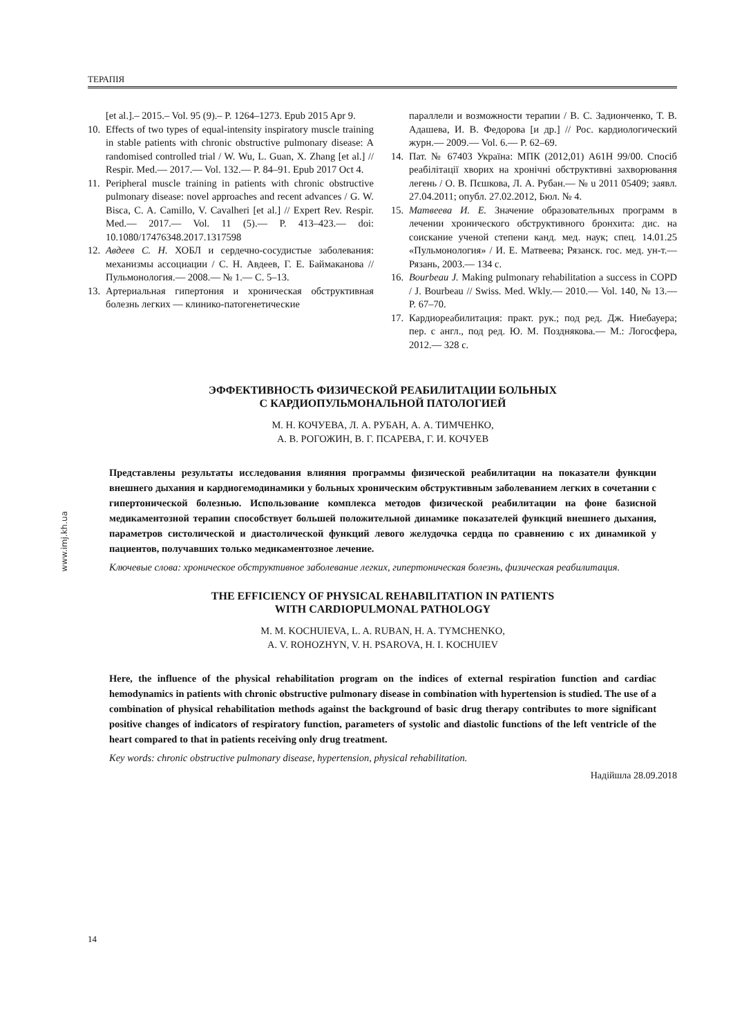ТЕРАПІЯ
[et al.].– 2015.– Vol. 95 (9).– P. 1264–1273. Epub 2015 Apr 9.
10. Effects of two types of equal-intensity inspiratory muscle training in stable patients with chronic obstructive pulmonary disease: A randomised controlled trial / W. Wu, L. Guan, X. Zhang [et al.] // Respir. Med.— 2017.— Vol. 132.— P. 84–91. Epub 2017 Oct 4.
11. Peripheral muscle training in patients with chronic obstructive pulmonary disease: novel approaches and recent advances / G. W. Bisca, C. A. Camillo, V. Cavalheri [et al.] // Expert Rev. Respir. Med.— 2017.— Vol. 11 (5).— P. 413–423.— doi: 10.1080/17476348.2017.1317598
12. Авдеев С. Н. ХОБЛ и сердечно-сосудистые заболевания: механизмы ассоциации / С. Н. Авдеев, Г. Е. Баймаканова // Пульмонология.— 2008.— № 1.— С. 5–13.
13. Артериальная гипертония и хроническая обструктивная болезнь легких — клинико-патогенетические
параллели и возможности терапии / В. С. Задионченко, Т. В. Адашева, И. В. Федорова [и др.] // Рос. кардиологический журн.— 2009.— Vol. 6.— P. 62–69.
14. Пат. № 67403 Україна: МПК (2012,01) А61Н 99/00. Спосіб реабілітації хворих на хронічні обструктивні захворювання легень / О. В. Пєшкова, Л. А. Рубан.— № u 2011 05409; заявл. 27.04.2011; опубл. 27.02.2012, Бюл. № 4.
15. Матвеева И. Е. Значение образовательных программ в лечении хронического обструктивного бронхита: дис. на соискание ученой степени канд. мед. наук; спец. 14.01.25 «Пульмонология» / И. Е. Матвеева; Рязанск. гос. мед. ун-т.— Рязань, 2003.— 134 с.
16. Bourbeau J. Making pulmonary rehabilitation a success in COPD / J. Bourbeau // Swiss. Med. Wkly.— 2010.— Vol. 140, № 13.— P. 67–70.
17. Кардиореабилитация: практ. рук.; под ред. Дж. Ниебауера; пер. с англ., под ред. Ю. М. Позднякова.— М.: Логосфера, 2012.— 328 с.
www.imj.kh.ua
ЭФФЕКТИВНОСТЬ ФИЗИЧЕСКОЙ РЕАБИЛИТАЦИИ БОЛЬНЫХ
С КАРДИОПУЛЬМОНАЛЬНОЙ ПАТОЛОГИЕЙ
М. Н. КОЧУЕВА, Л. А. РУБАН, А. А. ТИМЧЕНКО,
А. В. РОГОЖИН, В. Г. ПСАРЕВА, Г. И. КОЧУЕВ
Представлены результаты исследования влияния программы физической реабилитации на показатели функции внешнего дыхания и кардиогемодинамики у больных хроническим обструктивным заболеванием легких в сочетании с гипертонической болезнью. Использование комплекса методов физической реабилитации на фоне базисной медикаментозной терапии способствует большей положительной динамике показателей функций внешнего дыхания, параметров систолической и диастолической функций левого желудочка сердца по сравнению с их динамикой у пациентов, получавших только медикаментозное лечение.
Ключевые слова: хроническое обструктивное заболевание легких, гипертоническая болезнь, физическая реабилитация.
THE EFFICIENCY OF PHYSICAL REHABILITATION IN PATIENTS
WITH CARDIOPULMONAL PATHOLOGY
M. M. KOCHUIEVA, L. A. RUBAN, H. A. TYMCHENKO,
A. V. ROHOZHYN, V. H. PSAROVA, H. I. KOCHUIEV
Here, the influence of the physical rehabilitation program on the indices of external respiration function and cardiac hemodynamics in patients with chronic obstructive pulmonary disease in combination with hypertension is studied. The use of a combination of physical rehabilitation methods against the background of basic drug therapy contributes to more significant positive changes of indicators of respiratory function, parameters of systolic and diastolic functions of the left ventricle of the heart compared to that in patients receiving only drug treatment.
Key words: chronic obstructive pulmonary disease, hypertension, physical rehabilitation.
Надійшла 28.09.2018
14